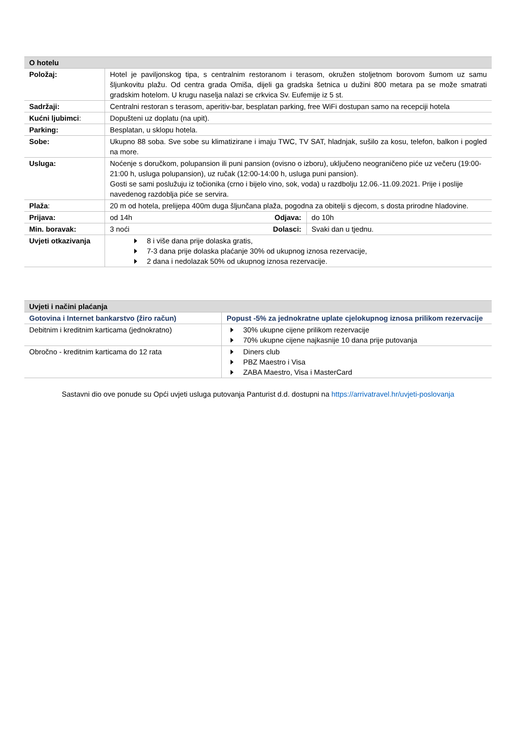| O hotelu | | | |
| Položaj: | Hotel je paviljonskog tipa, s centralnim restoranom i terasom, okružen stoljetnom borovom šumom uz samu šljunkovitu plažu. Od centra grada Omiša, dijeli ga gradska šetnica u dužini 800 metara pa se može smatrati gradskim hotelom. U krugu naselja nalazi se crkvica Sv. Eufemije iz 5 st. | | |
| Sadržaji: | Centralni restoran s terasom, aperitiv-bar, besplatan parking, free WiFi dostupan samo na recepciji hotela | | |
| Kućni ljubimci : | Dopušteni uz doplatu (na upit). | | |
| Parking: | Besplatan, u sklopu hotela. | | |
| Sobe: | Ukupno 88 soba. Sve sobe su klimatizirane i imaju TWC, TV SAT, hladnjak, sušilo za kosu, telefon, balkon i pogled na more. | | |
| Usluga: | Noćenje s doručkom, polupansion ili puni pansion (ovisno o izboru), uključeno neograničeno piće uz večeru (19:00-21:00 h, usluga polupansion), uz ručak (12:00-14:00 h, usluga puni pansion). Gosti se sami poslužuju iz točionika (crno i bijelo vino, sok, voda) u razdbolju 12.06.-11.09.2021. Prije i poslije navedenog razdoblja piće se servira. | | |
| Plaža : | 20 m od hotela, prelijepa 400m duga šljunčana plaža, pogodna za obitelji s djecom, s dosta prirodne hladovine. | | |
| Prijava: | od 14h | Odjava: | do 10h |
| Min. boravak: | 3 noći | Dolasci: | Svaki dan u tjednu. |
| Uvjeti otkazivanja | 8 i više dana prije dolaska gratis, 7-3 dana prije dolaska plaćanje 30% od ukupnog iznosa rezervacije, 2 dana i nedolazak 50% od ukupnog iznosa rezervacije. | | |
| Uvjeti i načini plaćanja | |
| Gotovina i Internet bankarstvo (žiro račun) | Popust -5% za jednokratne uplate cjelokupnog iznosa prilikom rezervacije |
| Debitnim i kreditnim karticama (jednokratno) | 30% ukupne cijene prilikom rezervacije 70% ukupne cijene najkasnije 10 dana prije putovanja |
| Obročno - kreditnim karticama do 12 rata | Diners club PBZ Maestro i Visa ZABA Maestro, Visa i MasterCard |
Sastavni dio ove ponude su Opći uvjeti usluga putovanja Panturist d.d. dostupni na https://arrivatravel.hr/uvjeti-poslovanja